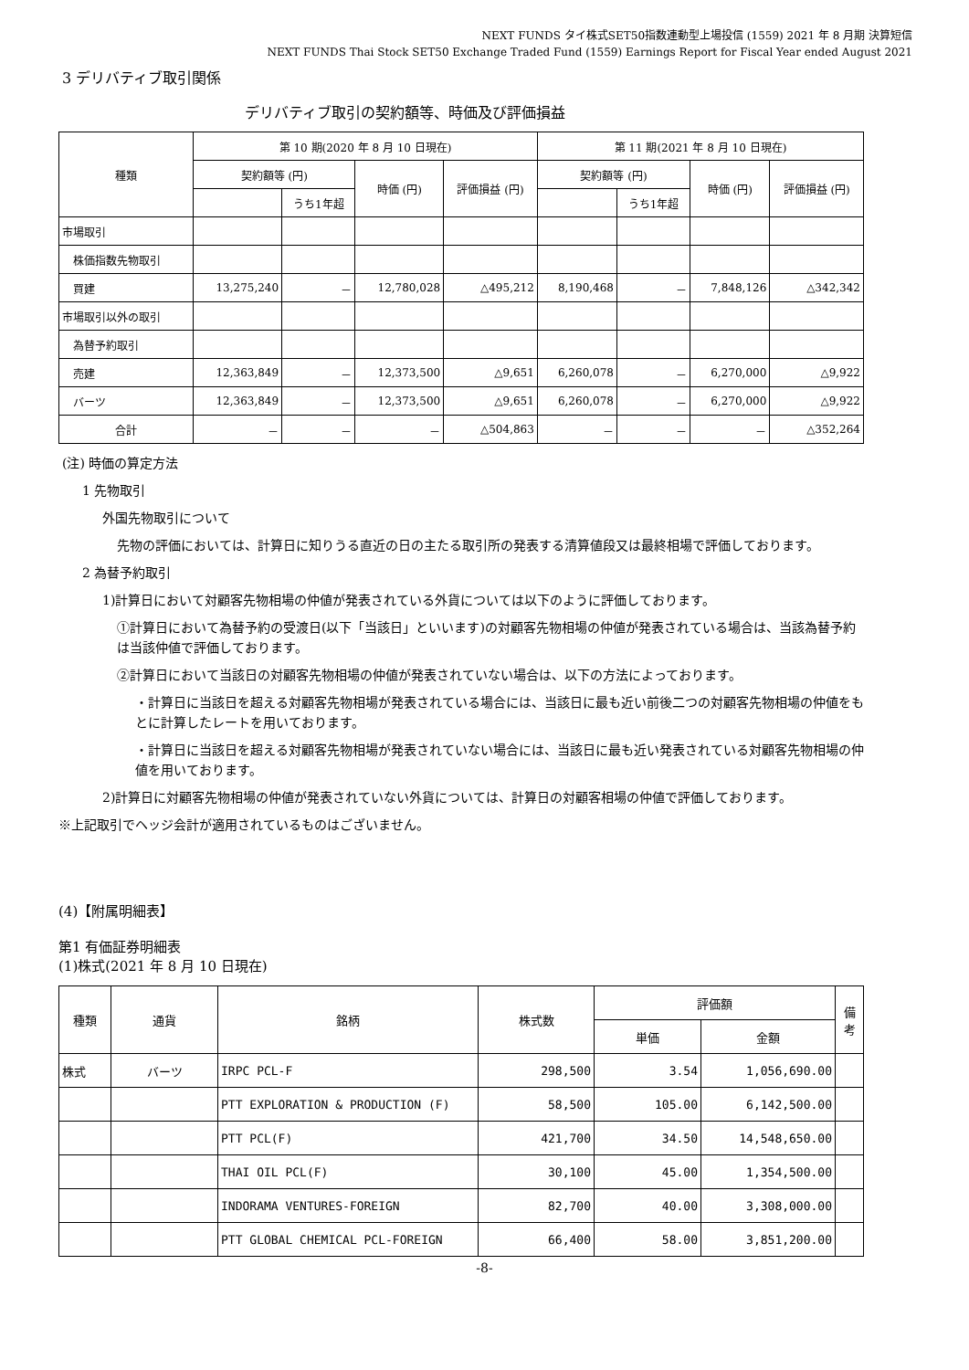NEXT FUNDS タイ株式SET50指数連動型上場投信 (1559) 2021 年 8 月期 決算短信
NEXT FUNDS Thai Stock SET50 Exchange Traded Fund (1559) Earnings Report for Fiscal Year ended August 2021
3 デリバティブ取引関係
デリバティブ取引の契約額等、時価及び評価損益
| 種類 | 第 10 期(2020 年 8 月 10 日現在) | | | | 第 11 期(2021 年 8 月 10 日現在) | | | |
| --- | --- | --- | --- | --- | --- | --- | --- | --- |
| | 契約額等 (円) | | 時価 (円) | 評価損益 (円) | 契約額等 (円) | | 時価 (円) | 評価損益 (円) |
| | | うち1年超 | | | | うち1年超 | | |
| 市場取引 | | | | | | | | |
| 株価指数先物取引 | | | | | | | | |
| 買建 | 13,275,240 | － | 12,780,028 | △495,212 | 8,190,468 | － | 7,848,126 | △342,342 |
| 市場取引以外の取引 | | | | | | | | |
| 為替予約取引 | | | | | | | | |
| 売建 | 12,363,849 | － | 12,373,500 | △9,651 | 6,260,078 | － | 6,270,000 | △9,922 |
| バーツ | 12,363,849 | － | 12,373,500 | △9,651 | 6,260,078 | － | 6,270,000 | △9,922 |
| 合計 | － | － | － | △504,863 | － | － | － | △352,264 |
(注) 時価の算定方法
1 先物取引
外国先物取引について
先物の評価においては、計算日に知りうる直近の日の主たる取引所の発表する清算値段又は最終相場で評価しております。
2 為替予約取引
1)計算日において対顧客先物相場の仲値が発表されている外貨については以下のように評価しております。
①計算日において為替予約の受渡日(以下「当該日」といいます)の対顧客先物相場の仲値が発表されている場合は、当該為替予約は当該仲値で評価しております。
②計算日において当該日の対顧客先物相場の仲値が発表されていない場合は、以下の方法によっております。
・計算日に当該日を超える対顧客先物相場が発表されている場合には、当該日に最も近い前後二つの対顧客先物相場の仲値をもとに計算したレートを用いております。
・計算日に当該日を超える対顧客先物相場が発表されていない場合には、当該日に最も近い発表されている対顧客先物相場の仲値を用いております。
2)計算日に対顧客先物相場の仲値が発表されていない外貨については、計算日の対顧客相場の仲値で評価しております。
※上記取引でヘッジ会計が適用されているものはございません。
(4)【附属明細表】
第1 有価証券明細表
(1)株式(2021 年 8 月 10 日現在)
| 種類 | 通貨 | 銘柄 | 株式数 | 評価額 | | 備考 |
| --- | --- | --- | --- | --- | --- | --- |
| | | | | 単価 | 金額 | |
| 株式 | バーツ | IRPC PCL-F | 298,500 | 3.54 | 1,056,690.00 | |
| | | PTT EXPLORATION & PRODUCTION (F) | 58,500 | 105.00 | 6,142,500.00 | |
| | | PTT PCL(F) | 421,700 | 34.50 | 14,548,650.00 | |
| | | THAI OIL PCL(F) | 30,100 | 45.00 | 1,354,500.00 | |
| | | INDORAMA VENTURES-FOREIGN | 82,700 | 40.00 | 3,308,000.00 | |
| | | PTT GLOBAL CHEMICAL PCL-FOREIGN | 66,400 | 58.00 | 3,851,200.00 | |
-8-